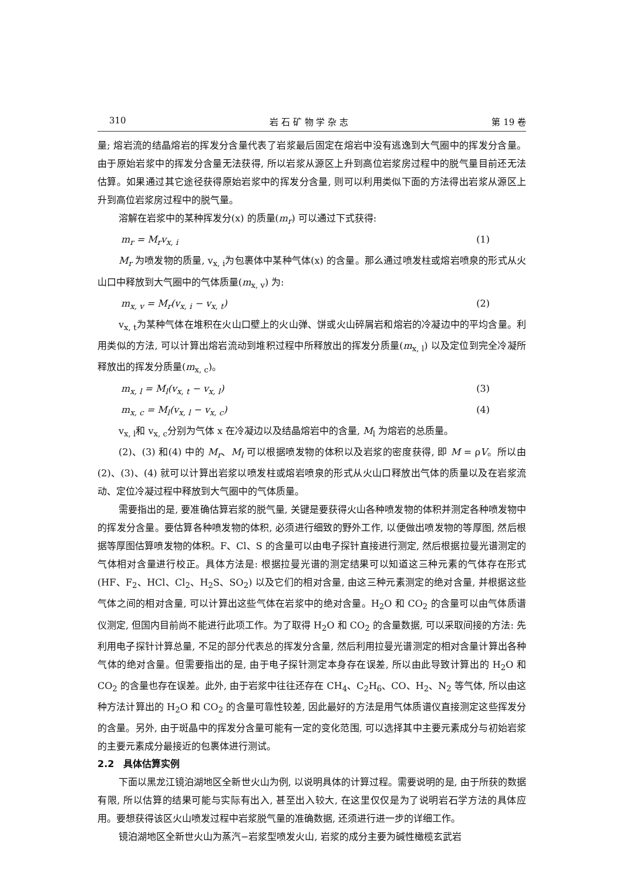310 岩 石 矿 物 学 杂 志 第 19 卷
量; 熔岩流的结晶熔岩的挥发分含量代表了岩浆最后固定在熔岩中没有逃逸到大气圈中的挥发分含量。由于原始岩浆中的挥发分含量无法获得, 所以岩浆从源区上升到高位岩浆房过程中的脱气量目前还无法估算。如果通过其它途径获得原始岩浆中的挥发分含量, 则可以利用类似下面的方法得出岩浆从源区上升到高位岩浆房过程中的脱气量。
溶解在岩浆中的某种挥发分(x) 的质量(m<sub>r</sub>) 可以通过下式获得:
m<sub>r</sub> = M<sub>r</sub>v<sub>x, i</sub> (1)
M<sub>r</sub> 为喷发物的质量, v<sub>x, i</sub>为包裹体中某种气体(x) 的含量。那么通过喷发柱或熔岩喷泉的形式从火山口中释放到大气圈中的气体质量(m<sub>x, v</sub>) 为:
m<sub>x, v</sub> = M<sub>r</sub>(v<sub>x, i</sub> − v<sub>x, t</sub>) (2)
v<sub>x, t</sub>为某种气体在堆积在火山口壁上的火山弹、饼或火山碎屑岩和熔岩的冷凝边中的平均含量。利用类似的方法, 可以计算出熔岩流动到堆积过程中所释放出的挥发分质量(m<sub>x, l</sub>) 以及定位到完全冷凝所释放出的挥发分质量(m<sub>x, c</sub>)。
m<sub>x, l</sub> = M<sub>l</sub>(v<sub>x, t</sub> − v<sub>x, l</sub>) (3)
m<sub>x, c</sub> = M<sub>l</sub>(v<sub>x, l</sub> − v<sub>x, c</sub>) (4)
v<sub>x, l</sub>和 v<sub>x, c</sub>分别为气体 x 在冷凝边以及结晶熔岩中的含量, M<sub>l</sub> 为熔岩的总质量。
(2)、(3) 和(4) 中的 M<sub>r</sub>、M<sub>l</sub> 可以根据喷发物的体积以及岩浆的密度获得, 即 M = ρV。所以由(2)、(3)、(4) 就可以计算出岩浆以喷发柱或熔岩喷泉的形式从火山口释放出气体的质量以及在岩浆流动、定位冷凝过程中释放到大气圈中的气体质量。
需要指出的是, 要准确估算岩浆的脱气量, 关键是要获得火山各种喷发物的体积并测定各种喷发物中的挥发分含量。要估算各种喷发物的体积, 必须进行细致的野外工作, 以便做出喷发物的等厚图, 然后根据等厚图估算喷发物的体积。F、Cl、S 的含量可以由电子探针直接进行测定, 然后根据拉曼光谱测定的气体相对含量进行校正。具体方法是: 根据拉曼光谱的测定结果可以知道这三种元素的气体存在形式(HF、F<sub>2</sub>、HCl、Cl<sub>2</sub>、H<sub>2</sub>S、SO<sub>2</sub>) 以及它们的相对含量, 由这三种元素测定的绝对含量, 并根据这些气体之间的相对含量, 可以计算出这些气体在岩浆中的绝对含量。H<sub>2</sub>O 和 CO<sub>2</sub> 的含量可以由气体质谱仪测定, 但国内目前尚不能进行此项工作。为了取得 H<sub>2</sub>O 和 CO<sub>2</sub> 的含量数据, 可以采取间接的方法: 先利用电子探针计算总量, 不足的部分代表总的挥发分含量, 然后利用拉曼光谱测定的相对含量计算出各种气体的绝对含量。但需要指出的是, 由于电子探针测定本身存在误差, 所以由此导致计算出的 H<sub>2</sub>O 和 CO<sub>2</sub> 的含量也存在误差。此外, 由于岩浆中往往还存在 CH<sub>4</sub>、C<sub>2</sub>H<sub>6</sub>、CO、H<sub>2</sub>、N<sub>2</sub> 等气体, 所以由这种方法计算出的 H<sub>2</sub>O 和 CO<sub>2</sub> 的含量可靠性较差, 因此最好的方法是用气体质谱仪直接测定这些挥发分的含量。另外, 由于斑晶中的挥发分含量可能有一定的变化范围, 可以选择其中主要元素成分与初始岩浆的主要元素成分最接近的包裹体进行测试。
2.2　具体估算实例
下面以黑龙江镜泊湖地区全新世火山为例, 以说明具体的计算过程。需要说明的是, 由于所获的数据有限, 所以估算的结果可能与实际有出入, 甚至出入较大, 在这里仅仅是为了说明岩石学方法的具体应用。要想获得该区火山喷发过程中岩浆脱气量的准确数据, 还须进行进一步的详细工作。
镜泊湖地区全新世火山为蒸汽−岩浆型喷发火山, 岩浆的成分主要为碱性橄榄玄武岩